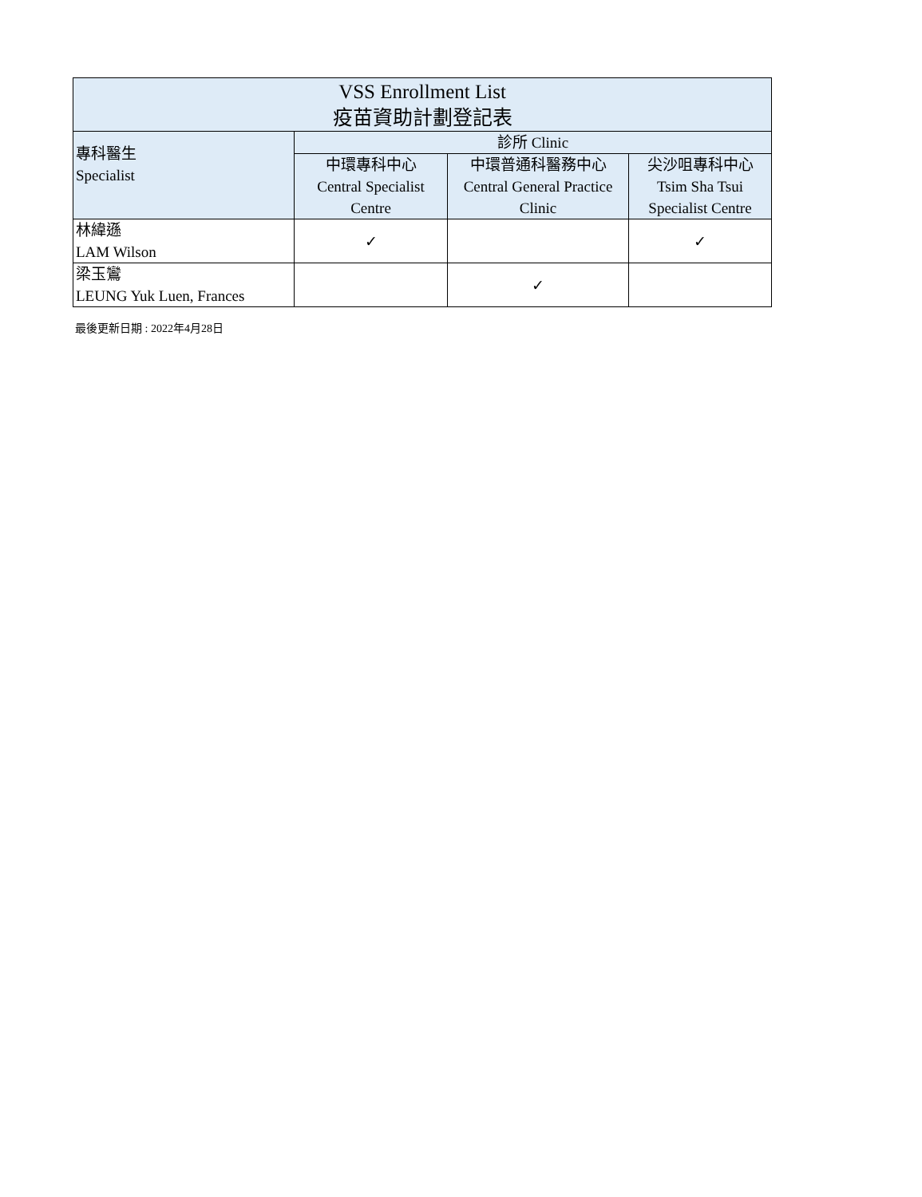| VSS Enrollment List 疫苗資助計劃登記表 | | | |
| --- | --- | --- | --- |
| 專科醫生 Specialist | 診所 Clinic | | |
| | 中環專科中心 Central Specialist Centre | 中環普通科醫務中心 Central General Practice Clinic | 尖沙咀專科中心 Tsim Sha Tsui Specialist Centre |
| 林緯遜 LAM Wilson | ✓ | | ✓ |
| 梁玉鸞 LEUNG Yuk Luen, Frances | | ✓ | |
最後更新日期 : 2022年4月28日